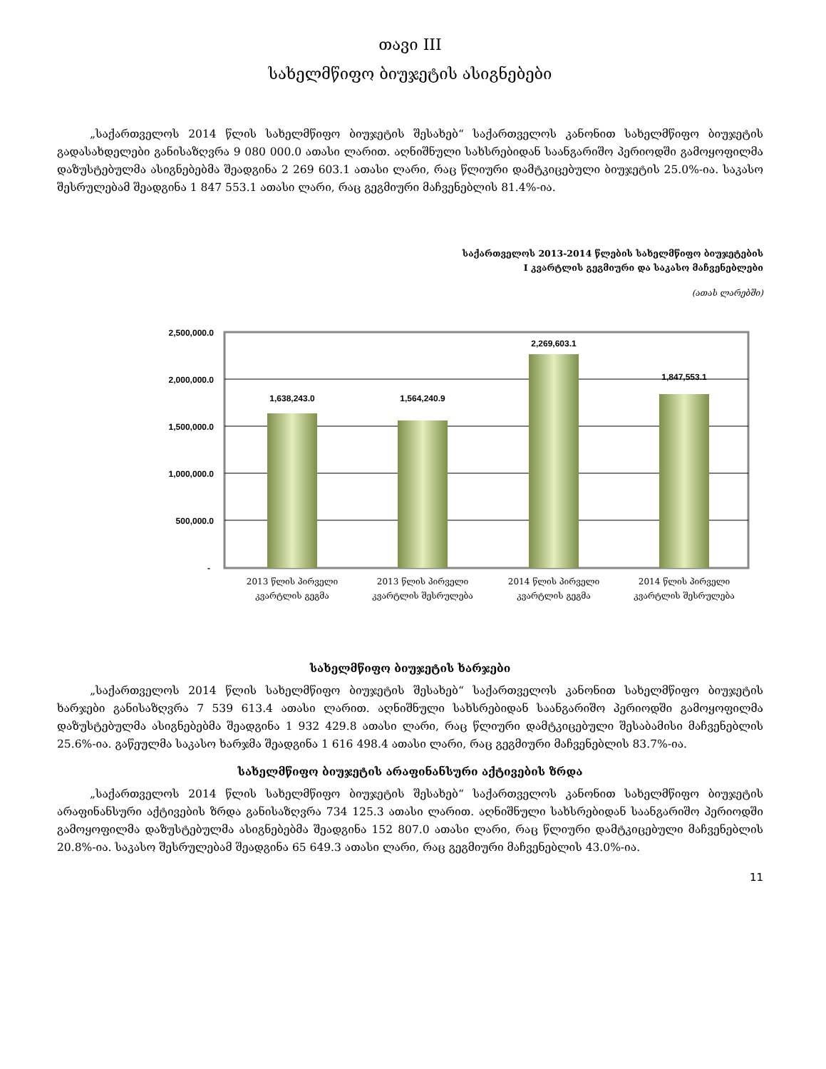თავი III
სახელმწიფო ბიუჯეტის ასიგნებები
„საქართველოს 2014 წლის სახელმწიფო ბიუჯეტის შესახებ“ საქართველოს კანონით სახელმწიფო ბიუჯეტის გადასახდელები განისაზღვრა 9 080 000.0 ათასი ლარით. აღნიშნული სახსრებიდან საანგარიშო პერიოდში გამოყოფილმა დაზუსტებულმა ასიგნებებმა შეადგინა 2 269 603.1 ათასი ლარი, რაც წლიური დამტკიცებული ბიუჯეტის 25.0%-ია. საკასო შესრულებამ შეადგინა 1 847 553.1 ათასი ლარი, რაც გეგმიური მაჩვენებლის 81.4%-ია.
საქართველოს 2013-2014 წლების სახელმწიფო ბიუჯეტების
I კვარტლის გეგმიური და საკასო მაჩვენებლები
(ათას ლარებში)
2,500,000.0
2,000,000.0
1,500,000.0
1,000,000.0
500,000.0
-
1,638,243.0
1,564,240.9
2,269,603.1
1,847,553.1
2013 წლის პირველი
კვარტლის გეგმა
2013 წლის პირველი
კვარტლის შესრულება
2014 წლის პირველი
კვარტლის გეგმა
2014 წლის პირველი
კვარტლის შესრულება
სახელმწიფო ბიუჯეტის ხარჯები
„საქართველოს 2014 წლის სახელმწიფო ბიუჯეტის შესახებ“ საქართველოს კანონით სახელმწიფო ბიუჯეტის ხარჯები განისაზღვრა 7 539 613.4 ათასი ლარით. აღნიშნული სახსრებიდან საანგარიშო პერიოდში გამოყოფილმა დაზუსტებულმა ასიგნებებმა შეადგინა 1 932 429.8 ათასი ლარი, რაც წლიური დამტკიცებული შესაბამისი მაჩვენებლის 25.6%-ია. გაწეულმა საკასო ხარჯმა შეადგინა 1 616 498.4 ათასი ლარი, რაც გეგმიური მაჩვენებლის 83.7%-ია.
სახელმწიფო ბიუჯეტის არაფინანსური აქტივების ზრდა
„საქართველოს 2014 წლის სახელმწიფო ბიუჯეტის შესახებ“ საქართველოს კანონით სახელმწიფო ბიუჯეტის არაფინანსური აქტივების ზრდა განისაზღვრა 734 125.3 ათასი ლარით. აღნიშნული სახსრებიდან საანგარიშო პერიოდში გამოყოფილმა დაზუსტებულმა ასიგნებებმა შეადგინა 152 807.0 ათასი ლარი, რაც წლიური დამტკიცებული მაჩვენებლის 20.8%-ია. საკასო შესრულებამ შეადგინა 65 649.3 ათასი ლარი, რაც გეგმიური მაჩვენებლის 43.0%-ია.
11